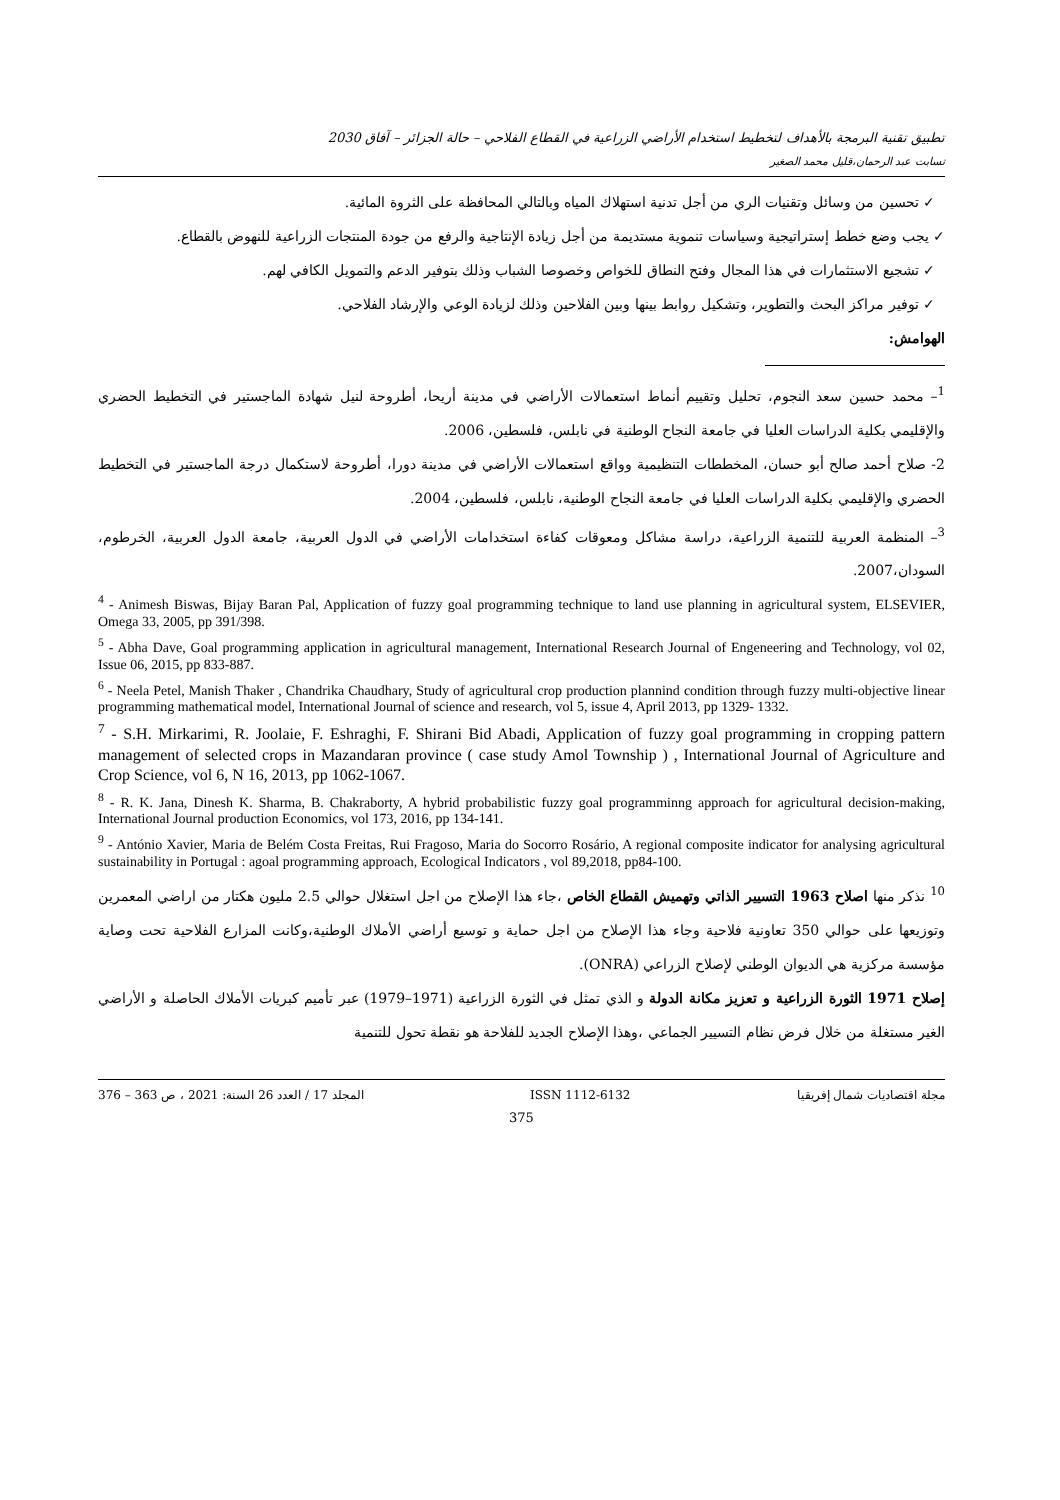تطبيق تقنية البرمجة بالأهداف لتخطيط استخدام الأراضي الزراعية في القطاع الفلاحي – حالة الجزائر – آفاق 2030
تسابت عبد الرحمان،قليل محمد الصغير
✓ تحسين من وسائل وتقنيات الري من أجل تدنية استهلاك المياه وبالتالي المحافظة على الثروة المائية.
✓ يجب وضع خطط إستراتيجية وسياسات تنموية مستديمة من أجل زيادة الإنتاجية والرفع من جودة المنتجات الزراعية للنهوض بالقطاع.
✓ تشجيع الاستثمارات في هذا المجال وفتح النطاق للخواص وخصوصا الشباب وذلك بتوفير الدعم والتمويل الكافي لهم.
✓ توفير مراكز البحث والتطوير، وتشكيل روابط بينها وبين الفلاحين وذلك لزيادة الوعي والإرشاد الفلاحي.
الهوامش:
<sup>1</sup>– محمد حسين سعد النجوم، تحليل وتقييم أنماط استعمالات الأراضي في مدينة أريحا، أطروحة لنيل شهادة الماجستير في التخطيط الحضري والإقليمي بكلية الدراسات العليا في جامعة النجاح الوطنية في نابلس، فلسطين، 2006.
2- صلاح أحمد صالح أبو حسان، المخططات التنظيمية وواقع استعمالات الأراضي في مدينة دورا، أطروحة لاستكمال درجة الماجستير في التخطيط الحضري والإقليمي بكلية الدراسات العليا في جامعة النجاح الوطنية، نابلس، فلسطين، 2004.
<sup>3</sup>– المنظمة العربية للتنمية الزراعية، دراسة مشاكل ومعوقات كفاءة استخدامات الأراضي في الدول العربية، جامعة الدول العربية، الخرطوم، السودان،2007.
<sup>4</sup> - Animesh Biswas, Bijay Baran Pal, Application of fuzzy goal programming technique to land use planning in agricultural system, ELSEVIER, Omega 33, 2005, pp 391/398.
<sup>5</sup> - Abha Dave, Goal programming application in agricultural management, International Research Journal of Engeneering and Technology, vol 02, Issue 06, 2015, pp 833-887.
<sup>6</sup> - Neela Petel, Manish Thaker , Chandrika Chaudhary, Study of agricultural crop production plannind condition through fuzzy multi-objective linear programming mathematical model, International Journal of science and research, vol 5, issue 4, April 2013, pp 1329- 1332.
<sup>7</sup> - S.H. Mirkarimi, R. Joolaie, F. Eshraghi, F. Shirani Bid Abadi, Application of fuzzy goal programming in cropping pattern management of selected crops in Mazandaran province ( case study Amol Township ) , International Journal of Agriculture and Crop Science, vol 6, N 16, 2013, pp 1062-1067.
<sup>8</sup> - R. K. Jana, Dinesh K. Sharma, B. Chakraborty, A hybrid probabilistic fuzzy goal programminng approach for agricultural decision-making, International Journal production Economics, vol 173, 2016, pp 134-141.
<sup>9</sup> - António Xavier, Maria de Belém Costa Freitas, Rui Fragoso, Maria do Socorro Rosário, A regional composite indicator for analysing agricultural sustainability in Portugal : agoal programming approach, Ecological Indicators , vol 89,2018, pp84-100.
<sup>10</sup> نذكر منها اصلاح 1963 التسيير الذاتي وتهميش القطاع الخاص ،جاء هذا الإصلاح من اجل استغلال حوالي 2.5 مليون هكتار من اراضي المعمرين وتوزيعها على حوالي 350 تعاونية فلاحية وجاء هذا الإصلاح من اجل حماية و توسيع أراضي الأملاك الوطنية،وكانت المزارع الفلاحية تحت وصاية مؤسسة مركزية هي الديوان الوطني لإصلاح الزراعي (ONRA).
إصلاح 1971 الثورة الزراعية و تعزيز مكانة الدولة و الذي تمثل في الثورة الزراعية (1971–1979) عبر تأميم كبريات الأملاك الحاصلة و الأراضي الغير مستغلة من خلال فرض نظام التسيير الجماعي ،وهذا الإصلاح الجديد للفلاحة هو نقطة تحول للتنمية
مجلة اقتصاديات شمال إفريقيا ISSN 1112-6132 المجلد 17 / العدد 26 السنة: 2021 ، ص 363 – 376
375